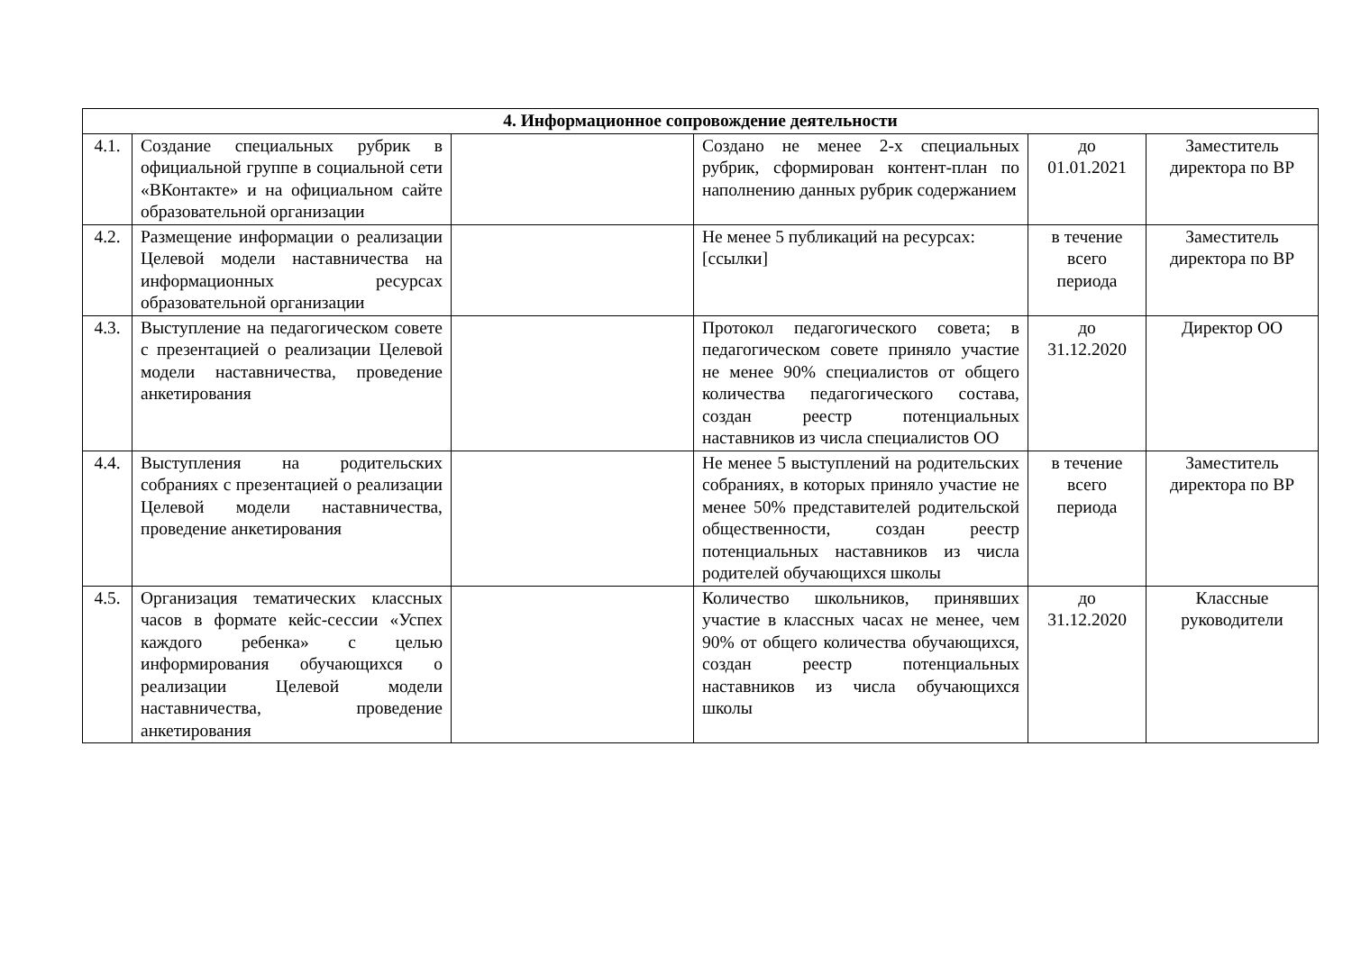| 4. Информационное сопровождение деятельности | | | | | |
| --- | --- | --- | --- | --- | --- |
| 4.1. | Создание специальных рубрик в официальной группе в социальной сети «ВКонтакте» и на официальном сайте образовательной организации | | Создано не менее 2-х специальных рубрик, сформирован контент-план по наполнению данных рубрик содержанием | до 01.01.2021 | Заместитель директора по ВР |
| 4.2. | Размещение информации о реализации Целевой модели наставничества на информационных ресурсах образовательной организации | | Не менее 5 публикаций на ресурсах: [ссылки] | в течение всего периода | Заместитель директора по ВР |
| 4.3. | Выступление на педагогическом совете с презентацией о реализации Целевой модели наставничества, проведение анкетирования | | Протокол педагогического совета; в педагогическом совете приняло участие не менее 90% специалистов от общего количества педагогического состава, создан реестр потенциальных наставников из числа специалистов ОО | до 31.12.2020 | Директор ОО |
| 4.4. | Выступления на родительских собраниях с презентацией о реализации Целевой модели наставничества, проведение анкетирования | | Не менее 5 выступлений на родительских собраниях, в которых приняло участие не менее 50% представителей родительской общественности, создан реестр потенциальных наставников из числа родителей обучающихся школы | в течение всего периода | Заместитель директора по ВР |
| 4.5. | Организация тематических классных часов в формате кейс-сессии «Успех каждого ребенка» с целью информирования обучающихся о реализации Целевой модели наставничества, проведение анкетирования | | Количество школьников, принявших участие в классных часах не менее, чем 90% от общего количества обучающихся, создан реестр потенциальных наставников из числа обучающихся школы | до 31.12.2020 | Классные руководители |